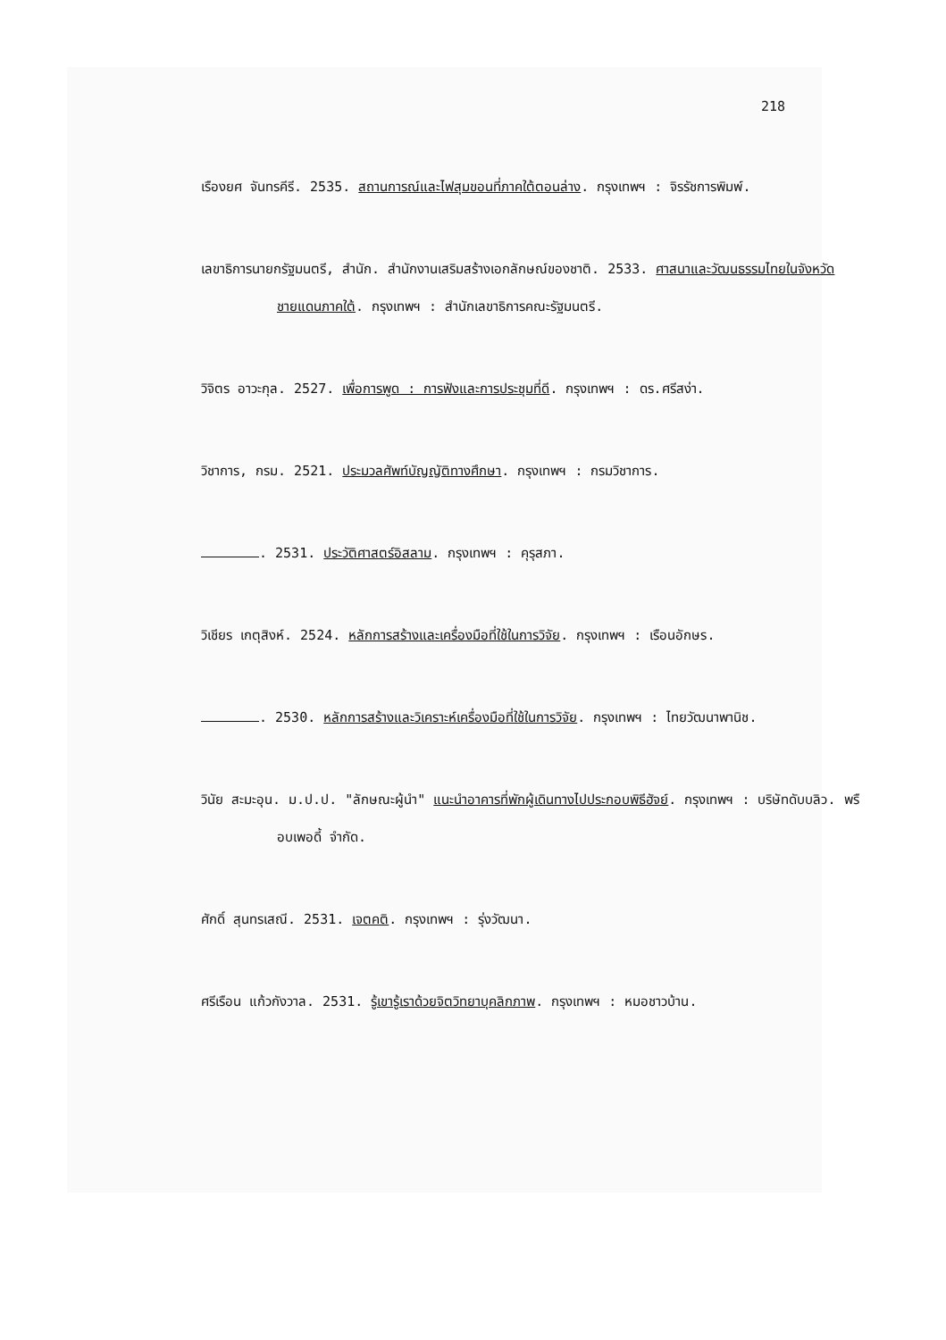218
เรืองยศ จันทรคีรี. 2535. สถานการณ์และไฟสุมขอนที่ภาคใต้ตอนล่าง. กรุงเทพฯ : จิรรัชการพิมพ์.
เลขาธิการนายกรัฐมนตรี, สำนัก. สำนักงานเสริมสร้างเอกลักษณ์ของชาติ. 2533. ศาสนาและวัฒนธรรมไทยในจังหวัดชายแดนภาคใต้. กรุงเทพฯ : สำนักเลขาธิการคณะรัฐมนตรี.
วิจิตร อาวะกุล. 2527. เพื่อการพูด : การฟังและการประชุมที่ดี. กรุงเทพฯ : ดร.ศรีสง่า.
วิชาการ, กรม. 2521. ประมวลศัพท์บัญญัติทางศึกษา. กรุงเทพฯ : กรมวิชาการ.
. 2531. ประวัติศาสตร์อิสลาม. กรุงเทพฯ : คุรุสภา.
วิเชียร เกตุสิงห์. 2524. หลักการสร้างและเครื่องมือที่ใช้ในการวิจัย. กรุงเทพฯ : เรือนอักษร.
. 2530. หลักการสร้างและวิเคราะห์เครื่องมือที่ใช้ในการวิจัย. กรุงเทพฯ : ไทยวัฒนาพานิช.
วินัย สะมะอุน. ม.ป.ป. "ลักษณะผู้นำ" แนะนำอาคารที่พักผู้เดินทางไปประกอบพิธีฮัจย์. กรุงเทพฯ : บริษัทดับบลิว. พรือบเพอดี้ จำกัด.
ศักดิ์ สุนทรเสณี. 2531. เจตคติ. กรุงเทพฯ : รุ่งวัฒนา.
ศรีเรือน แก้วกังวาล. 2531. รู้เขารู้เราด้วยจิตวิทยาบุคลิกภาพ. กรุงเทพฯ : หมอชาวบ้าน.